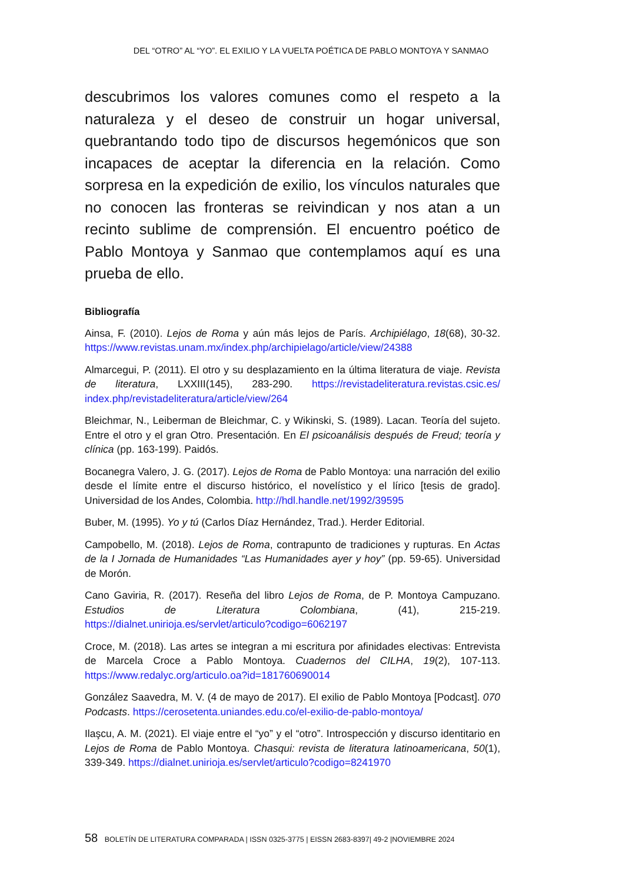DEL “OTRO” AL “YO”. EL EXILIO Y LA VUELTA POÉTICA DE PABLO MONTOYA Y SANMAO
descubrimos los valores comunes como el respeto a la naturaleza y el deseo de construir un hogar universal, quebrantando todo tipo de discursos hegemónicos que son incapaces de aceptar la diferencia en la relación. Como sorpresa en la expedición de exilio, los vínculos naturales que no conocen las fronteras se reivindican y nos atan a un recinto sublime de comprensión. El encuentro poético de Pablo Montoya y Sanmao que contemplamos aquí es una prueba de ello.
Bibliografía
Ainsa, F. (2010). Lejos de Roma y aún más lejos de París. Archipiélago, 18(68), 30-32. https://www.revistas.unam.mx/index.php/archipielago/article/view/24388
Almarcegui, P. (2011). El otro y su desplazamiento en la última literatura de viaje. Revista de literatura, LXXIII(145), 283-290. https://revistadeliteratura.revistas.csic.es/ index.php/revistadeliteratura/article/view/264
Bleichmar, N., Leiberman de Bleichmar, C. y Wikinski, S. (1989). Lacan. Teoría del sujeto. Entre el otro y el gran Otro. Presentación. En El psicoanálisis después de Freud; teoría y clínica (pp. 163-199). Paidós.
Bocanegra Valero, J. G. (2017). Lejos de Roma de Pablo Montoya: una narración del exilio desde el límite entre el discurso histórico, el novelístico y el lírico [tesis de grado]. Universidad de los Andes, Colombia. http://hdl.handle.net/1992/39595
Buber, M. (1995). Yo y tú (Carlos Díaz Hernández, Trad.). Herder Editorial.
Campobello, M. (2018). Lejos de Roma, contrapunto de tradiciones y rupturas. En Actas de la I Jornada de Humanidades “Las Humanidades ayer y hoy” (pp. 59-65). Universidad de Morón.
Cano Gaviria, R. (2017). Reseña del libro Lejos de Roma, de P. Montoya Campuzano. Estudios de Literatura Colombiana, (41), 215-219. https://dialnet.unirioja.es/servlet/articulo?codigo=6062197
Croce, M. (2018). Las artes se integran a mi escritura por afinidades electivas: Entrevista de Marcela Croce a Pablo Montoya. Cuadernos del CILHA, 19(2), 107-113. https://www.redalyc.org/articulo.oa?id=181760690014
González Saavedra, M. V. (4 de mayo de 2017). El exilio de Pablo Montoya [Podcast]. 070 Podcasts. https://cerosetenta.uniandes.edu.co/el-exilio-de-pablo-montoya/
Ilaşcu, A. M. (2021). El viaje entre el “yo” y el “otro”. Introspección y discurso identitario en Lejos de Roma de Pablo Montoya. Chasqui: revista de literatura latinoamericana, 50(1), 339-349. https://dialnet.unirioja.es/servlet/articulo?codigo=8241970
58 BOLETÍN DE LITERATURA COMPARADA | ISSN 0325-3775 | EISSN 2683-8397| 49-2 |NOVIEMBRE 2024